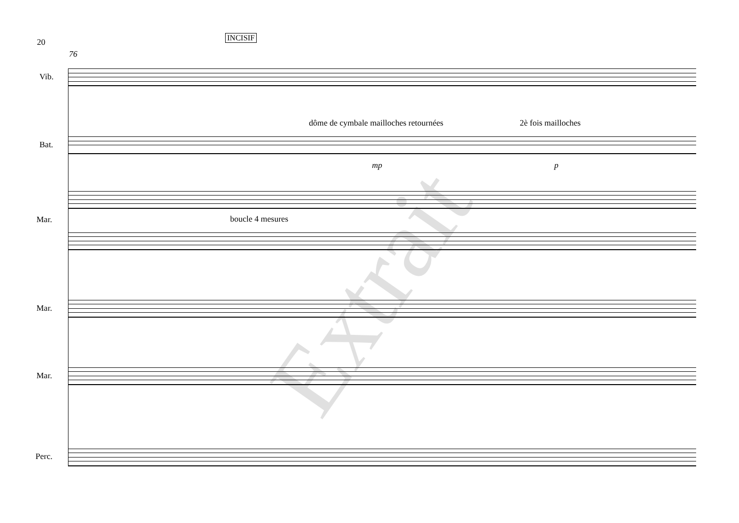20 INCISIF
76
Vib.
dôme de cymbale mailloches retournées
2è fois mailloches
Bat.
mp p
boucle 4 mesures
Mar.
Mar.
Mar.
Perc.
Extrait